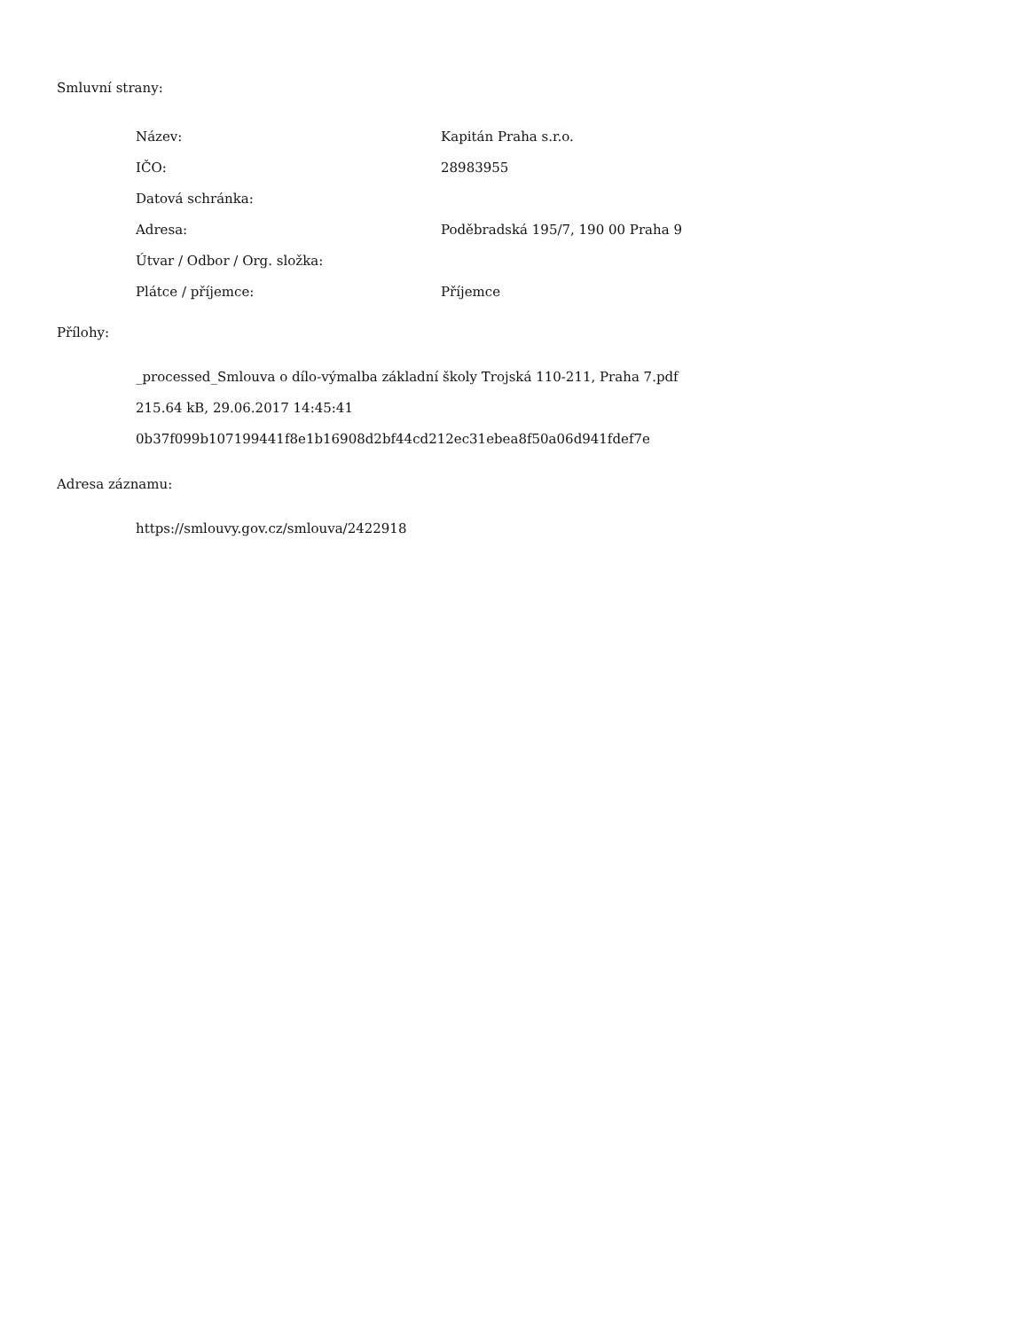Smluvní strany:
| Název: | Kapitán Praha s.r.o. |
| IČO: | 28983955 |
| Datová schránka: | |
| Adresa: | Poděbradská 195/7, 190 00 Praha 9 |
| Útvar / Odbor / Org. složka: | |
| Plátce / příjemce: | Příjemce |
Přílohy:
_processed_Smlouva o dílo-výmalba základní školy Trojská 110-211, Praha 7.pdf
215.64 kB, 29.06.2017 14:45:41
0b37f099b107199441f8e1b16908d2bf44cd212ec31ebea8f50a06d941fdef7e
Adresa záznamu:
https://smlouvy.gov.cz/smlouva/2422918